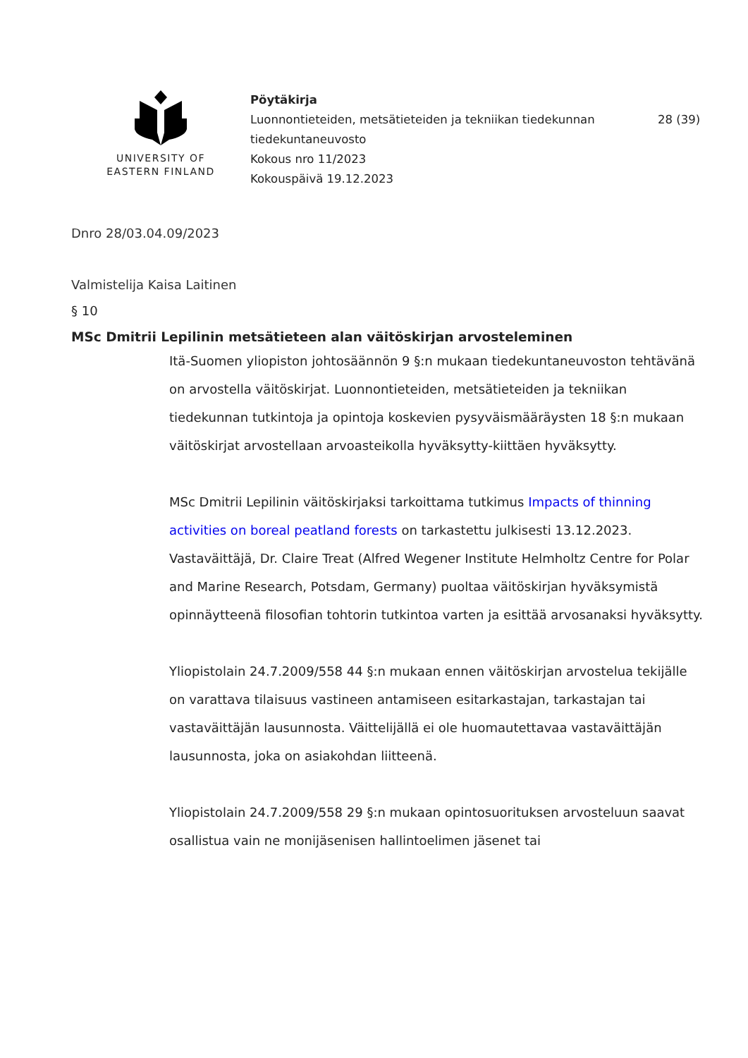UNIVERSITY OF
EASTERN FINLAND
Pöytäkirja
Luonnontieteiden, metsätieteiden ja tekniikan tiedekunnan tiedekuntaneuvosto
Kokous nro 11/2023
Kokouspäivä 19.12.2023
28 (39)
Dnro 28/03.04.09/2023
Valmistelija Kaisa Laitinen
§ 10
MSc Dmitrii Lepilinin metsätieteen alan väitöskirjan arvosteleminen
Itä-Suomen yliopiston johtosäännön 9 §:n mukaan tiedekuntaneuvoston tehtävänä on arvostella väitöskirjat. Luonnontieteiden, metsätieteiden ja tekniikan tiedekunnan tutkintoja ja opintoja koskevien pysyväismääräysten 18 §:n mukaan väitöskirjat arvostellaan arvoasteikolla hyväksytty-kiittäen hyväksytty.
MSc Dmitrii Lepilinin väitöskirjaksi tarkoittama tutkimus Impacts of thinning activities on boreal peatland forests on tarkastettu julkisesti 13.12.2023. Vastaväittäjä, Dr. Claire Treat (Alfred Wegener Institute Helmholtz Centre for Polar and Marine Research, Potsdam, Germany) puoltaa väitöskirjan hyväksymistä opinnäytteenä filosofian tohtorin tutkintoa varten ja esittää arvosanaksi hyväksytty.
Yliopistolain 24.7.2009/558 44 §:n mukaan ennen väitöskirjan arvostelua tekijälle on varattava tilaisuus vastineen antamiseen esitarkastajan, tarkastajan tai vastaväittäjän lausunnosta. Väittelijällä ei ole huomautettavaa vastaväittäjän lausunnosta, joka on asiakohdan liitteenä.
Yliopistolain 24.7.2009/558 29 §:n mukaan opintosuorituksen arvosteluun saavat osallistua vain ne monijäsenisen hallintoelimen jäsenet tai